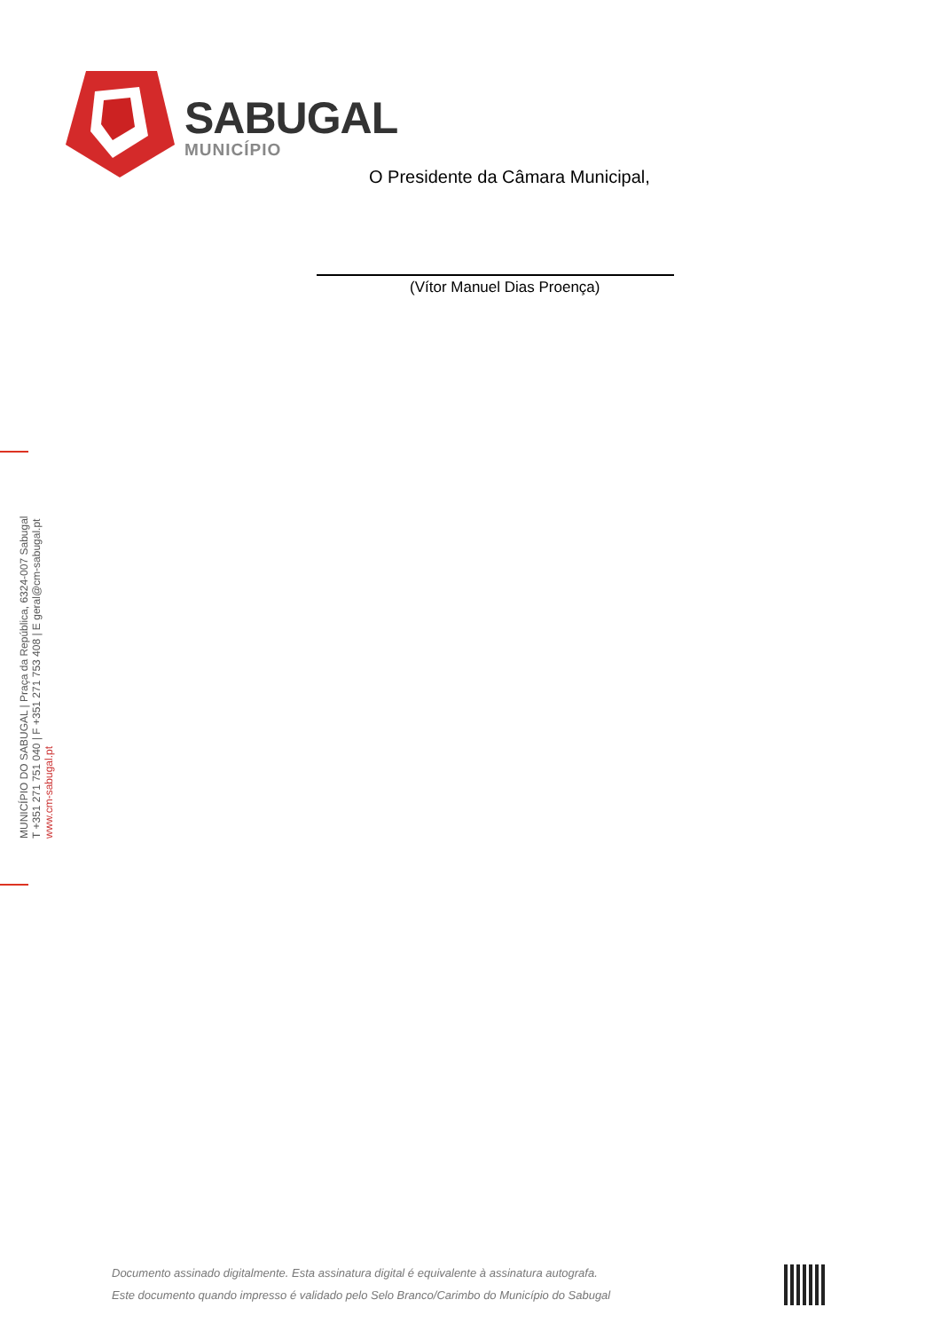SABUGAL
MUNICÍPIO
O Presidente da Câmara Municipal,
(Vítor Manuel Dias Proença)
MUNICÍPIO DO SABUGAL | Praça da República, 6324-007 Sabugal
T +351 271 751 040 | F +351 271 753 408 | E geral@cm-sabugal.pt
www.cm-sabugal.pt
Documento assinado digitalmente. Esta assinatura digital é equivalente à assinatura autografa.
Este documento quando impresso é validado pelo Selo Branco/Carimbo do Município do Sabugal